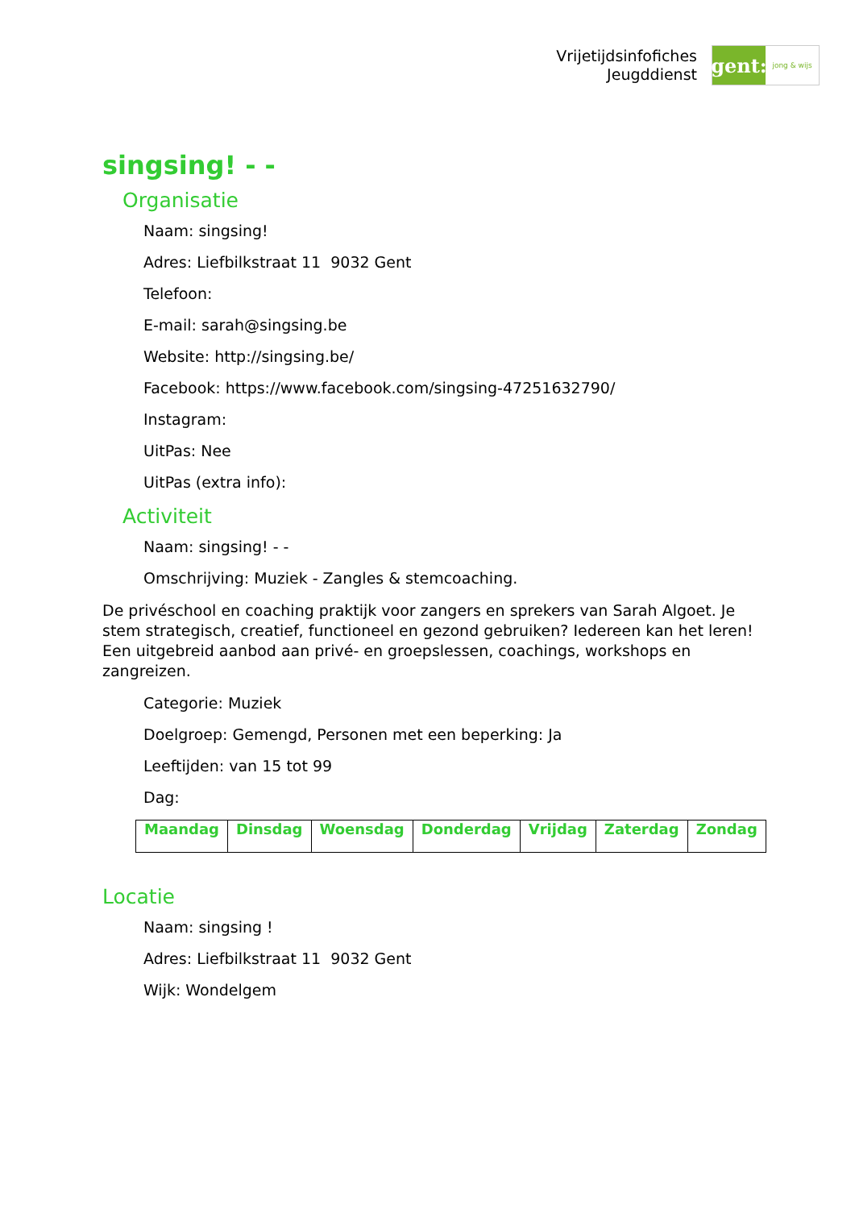Vrijetijdsinfofiches
Jeugddienst
gent:
jong & wijs
singsing! - -
Organisatie
Naam: singsing!
Adres: Liefbilkstraat 11 9032 Gent
Telefoon:
E-mail: sarah@singsing.be
Website: http://singsing.be/
Facebook: https://www.facebook.com/singsing-47251632790/
Instagram:
UitPas: Nee
UitPas (extra info):
Activiteit
Naam: singsing! - -
Omschrijving: Muziek - Zangles & stemcoaching.
De privéschool en coaching praktijk voor zangers en sprekers van Sarah Algoet. Je stem strategisch, creatief, functioneel en gezond gebruiken? Iedereen kan het leren! Een uitgebreid aanbod aan privé- en groepslessen, coachings, workshops en zangreizen.
Categorie: Muziek
Doelgroep: Gemengd, Personen met een beperking: Ja
Leeftijden: van 15 tot 99
Dag:
| Maandag | Dinsdag | Woensdag | Donderdag | Vrijdag | Zaterdag | Zondag |
| --- | --- | --- | --- | --- | --- | --- |
Locatie
Naam: singsing !
Adres: Liefbilkstraat 11 9032 Gent
Wijk: Wondelgem